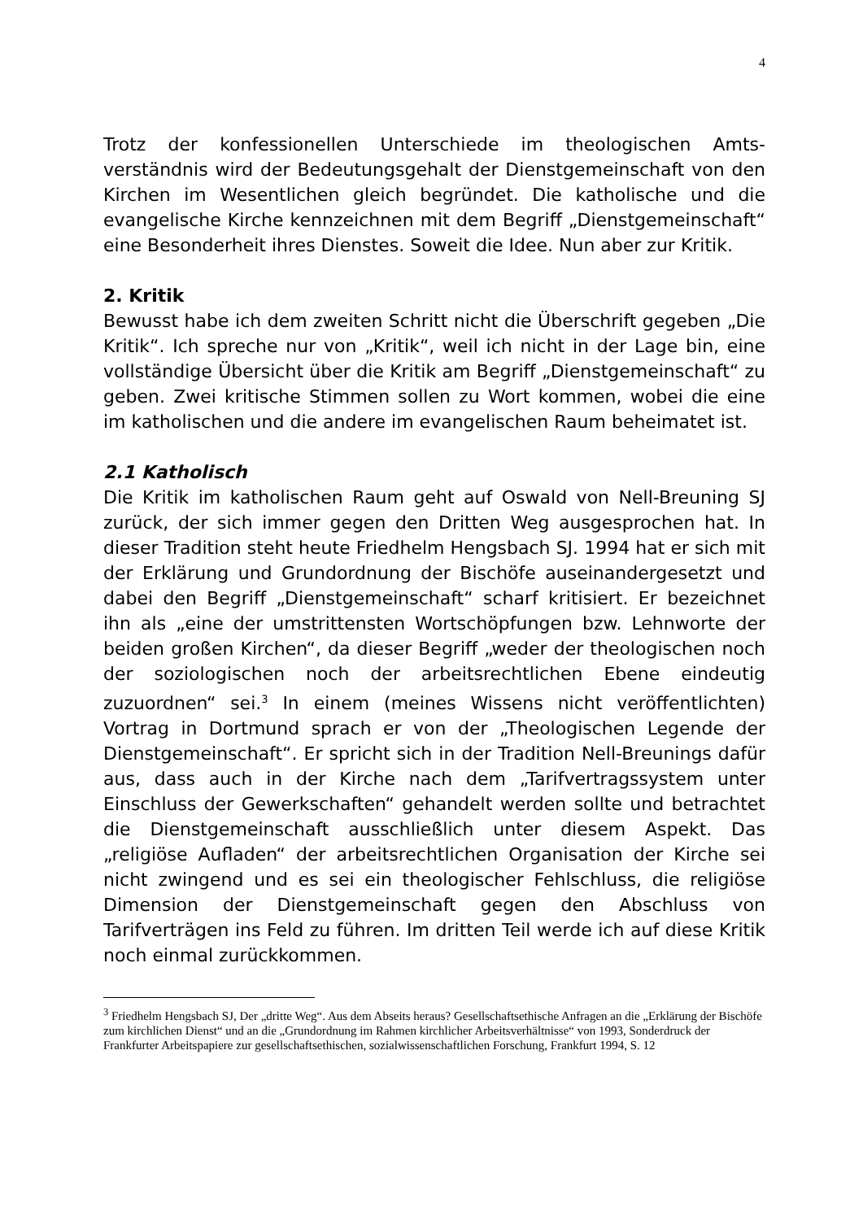4
Trotz der konfessionellen Unterschiede im theologischen Amts­verständnis wird der Bedeutungsgehalt der Dienstgemeinschaft von den Kirchen im Wesentlichen gleich begründet. Die katholi­sche und die evangelische Kirche kennzeichnen mit dem Begriff „Dienstgemeinschaft“ eine Besonderheit ihres Dienstes. Soweit die Idee. Nun aber zur Kritik.
2. Kritik
Bewusst habe ich dem zweiten Schritt nicht die Überschrift ge­geben „Die Kritik“. Ich spreche nur von „Kritik“, weil ich nicht in der Lage bin, eine vollständige Übersicht über die Kritik am Be­griff „Dienstgemeinschaft“ zu geben. Zwei kritische Stimmen sollen zu Wort kommen, wobei die eine im katholischen und die andere im evangelischen Raum beheimatet ist.
2.1 Katholisch
Die Kritik im katholischen Raum geht auf Oswald von Nell-Breuning SJ zurück, der sich immer gegen den Dritten Weg ausgesprochen hat. In dieser Tradition steht heute Friedhelm Hengsbach SJ. 1994 hat er sich mit der Erklärung und Grund­ordnung der Bischöfe auseinandergesetzt und dabei den Begriff „Dienstgemeinschaft“ scharf kritisiert. Er bezeichnet ihn als „ei­ne der umstrittensten Wortschöpfungen bzw. Lehnworte der beiden großen Kirchen“, da dieser Begriff „weder der theologi­schen noch der soziologischen noch der arbeitsrechtlichen Ebe­ne eindeutig zuzuordnen“ sei.<sup>3</sup> In einem (meines Wissens nicht veröffentlichten) Vortrag in Dortmund sprach er von der „Theo­logischen Legende der Dienstgemeinschaft“. Er spricht sich in der Tradition Nell-Breunings dafür aus, dass auch in der Kirche nach dem „Tarifvertragssystem unter Einschluss der Gewerk­schaften“ gehandelt werden sollte und betrachtet die Dienst­gemeinschaft ausschließlich unter diesem Aspekt. Das „religiöse Aufladen“ der arbeitsrechtlichen Organisation der Kirche sei nicht zwingend und es sei ein theologischer Fehlschluss, die re­ligiöse Dimension der Dienstgemeinschaft gegen den Abschluss von Tarifverträgen ins Feld zu führen. Im dritten Teil werde ich auf diese Kritik noch einmal zurückkommen.
<sup>3</sup> Friedhelm Hengsbach SJ, Der „dritte Weg“. Aus dem Abseits heraus? Gesellschaftsethische Anfragen an die „Erklärung der Bischöfe zum kirchlichen Dienst“ und an die „Grundordnung im Rahmen kirchlicher Arbeitsver­hältnisse“ von 1993, Sonderdruck der Frankfurter Arbeitspapiere zur gesellschaftsethischen, sozialwissenschaft­lichen Forschung, Frankfurt 1994, S. 12